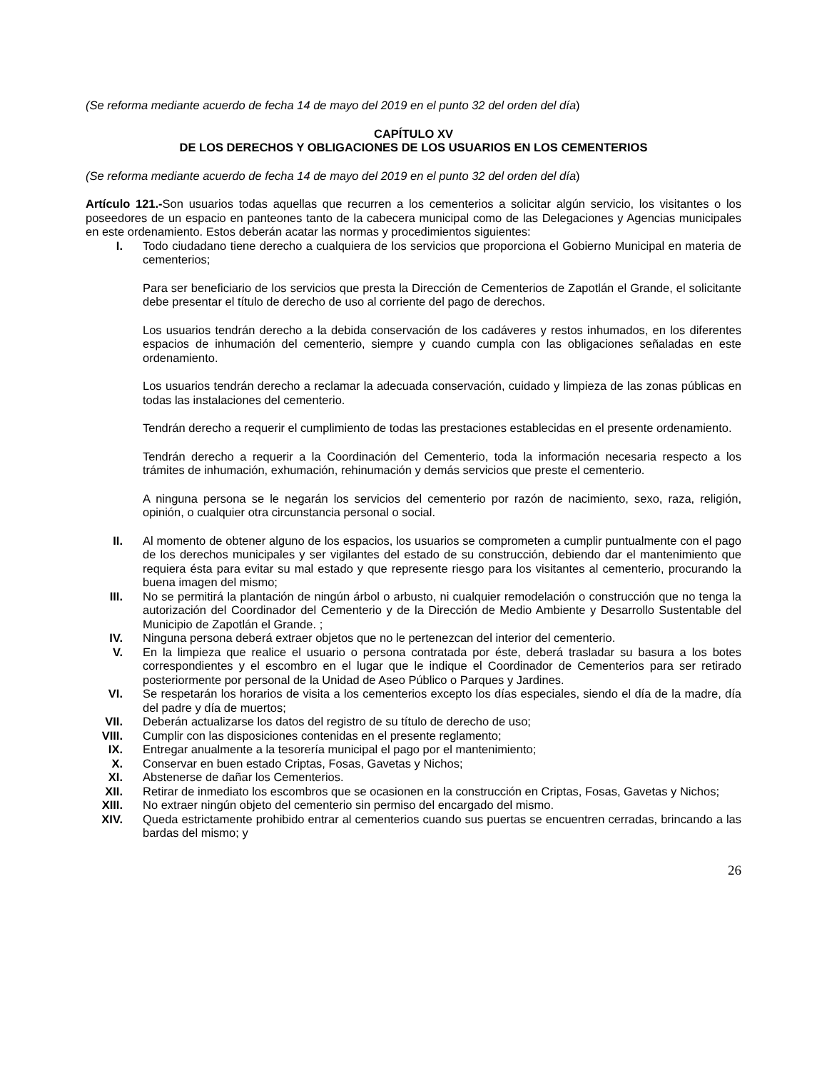(Se reforma mediante acuerdo de fecha 14 de mayo del 2019 en el punto 32 del orden del día)
CAPÍTULO XV
DE LOS DERECHOS Y OBLIGACIONES DE LOS USUARIOS EN LOS CEMENTERIOS
(Se reforma mediante acuerdo de fecha 14 de mayo del 2019 en el punto 32 del orden del día)
Artículo 121.-Son usuarios todas aquellas que recurren a los cementerios a solicitar algún servicio, los visitantes o los poseedores de un espacio en panteones tanto de la cabecera municipal como de las Delegaciones y Agencias municipales en este ordenamiento. Estos deberán acatar las normas y procedimientos siguientes:
I. Todo ciudadano tiene derecho a cualquiera de los servicios que proporciona el Gobierno Municipal en materia de cementerios;
Para ser beneficiario de los servicios que presta la Dirección de Cementerios de Zapotlán el Grande, el solicitante debe presentar el título de derecho de uso al corriente del pago de derechos.
Los usuarios tendrán derecho a la debida conservación de los cadáveres y restos inhumados, en los diferentes espacios de inhumación del cementerio, siempre y cuando cumpla con las obligaciones señaladas en este ordenamiento.
Los usuarios tendrán derecho a reclamar la adecuada conservación, cuidado y limpieza de las zonas públicas en todas las instalaciones del cementerio.
Tendrán derecho a requerir el cumplimiento de todas las prestaciones establecidas en el presente ordenamiento.
Tendrán derecho a requerir a la Coordinación del Cementerio, toda la información necesaria respecto a los trámites de inhumación, exhumación, rehinumación y demás servicios que preste el cementerio.
A ninguna persona se le negarán los servicios del cementerio por razón de nacimiento, sexo, raza, religión, opinión, o cualquier otra circunstancia personal o social.
II. Al momento de obtener alguno de los espacios, los usuarios se comprometen a cumplir puntualmente con el pago de los derechos municipales y ser vigilantes del estado de su construcción, debiendo dar el mantenimiento que requiera ésta para evitar su mal estado y que represente riesgo para los visitantes al cementerio, procurando la buena imagen del mismo;
III. No se permitirá la plantación de ningún árbol o arbusto, ni cualquier remodelación o construcción que no tenga la autorización del Coordinador del Cementerio y de la Dirección de Medio Ambiente y Desarrollo Sustentable del Municipio de Zapotlán el Grande. ;
IV. Ninguna persona deberá extraer objetos que no le pertenezcan del interior del cementerio.
V. En la limpieza que realice el usuario o persona contratada por éste, deberá trasladar su basura a los botes correspondientes y el escombro en el lugar que le indique el Coordinador de Cementerios para ser retirado posteriormente por personal de la Unidad de Aseo Público o Parques y Jardines.
VI. Se respetarán los horarios de visita a los cementerios excepto los días especiales, siendo el día de la madre, día del padre y día de muertos;
VII. Deberán actualizarse los datos del registro de su título de derecho de uso;
VIII. Cumplir con las disposiciones contenidas en el presente reglamento;
IX. Entregar anualmente a la tesorería municipal el pago por el mantenimiento;
X. Conservar en buen estado Criptas, Fosas, Gavetas y Nichos;
XI. Abstenerse de dañar los Cementerios.
XII. Retirar de inmediato los escombros que se ocasionen en la construcción en Criptas, Fosas, Gavetas y Nichos;
XIII. No extraer ningún objeto del cementerio sin permiso del encargado del mismo.
XIV. Queda estrictamente prohibido entrar al cementerios cuando sus puertas se encuentren cerradas, brincando a las bardas del mismo; y
26